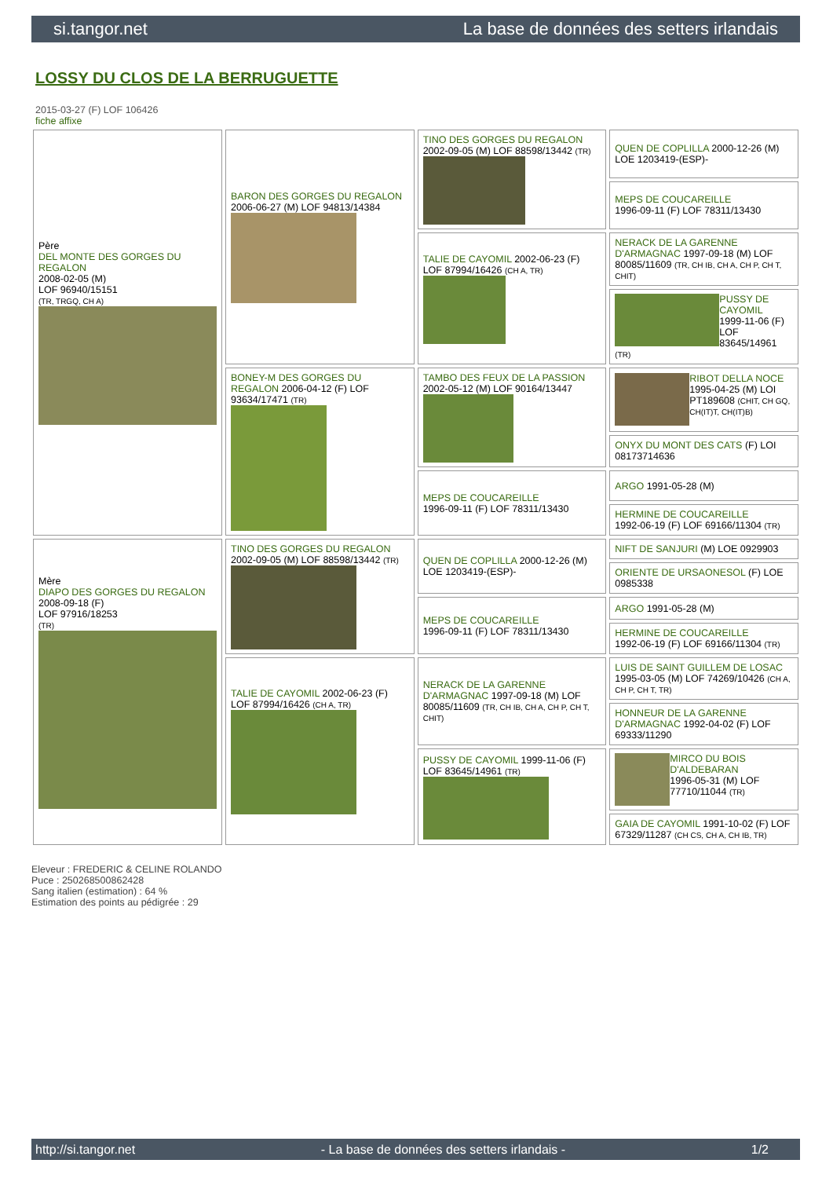si.tangor.net La base de données des setters irlandais
LOSSY DU CLOS DE LA BERRUGUETTE
2015-03-27 (F) LOF 106426
fiche affixe
| Père DEL MONTE DES GORGES DU REGALON 2008-02-05 (M) LOF 96940/15151 (TR, TRGQ, CH A) | BARON DES GORGES DU REGALON 2006-06-27 (M) LOF 94813/14384 | TINO DES GORGES DU REGALON 2002-09-05 (M) LOF 88598/13442 (TR) | QUEN DE COPLILLA 2000-12-26 (M) LOE 1203419-(ESP)- |
| | | | MEPS DE COUCAREILLE 1996-09-11 (F) LOF 78311/13430 |
| | | TALIE DE CAYOMIL 2002-06-23 (F) LOF 87994/16426 (CH A, TR) | NERACK DE LA GARENNE D'ARMAGNAC 1997-09-18 (M) LOF 80085/11609 (TR, CH IB, CH A, CH P, CH T, CHIT) |
| | | | PUSSY DE CAYOMIL 1999-11-06 (F) LOF 83645/14961 (TR) |
| | BONEY-M DES GORGES DU REGALON 2006-04-12 (F) LOF 93634/17471 (TR) | TAMBO DES FEUX DE LA PASSION 2002-05-12 (M) LOF 90164/13447 | RIBOT DELLA NOCE 1995-04-25 (M) LOI PT189608 (CHIT, CH GQ, CH(IT)T, CH(IT)B) |
| | | | ONYX DU MONT DES CATS (F) LOI 08173714636 |
| | | MEPS DE COUCAREILLE 1996-09-11 (F) LOF 78311/13430 | ARGO 1991-05-28 (M) |
| | | | HERMINE DE COUCAREILLE 1992-06-19 (F) LOF 69166/11304 (TR) |
| Mère DIAPO DES GORGES DU REGALON 2008-09-18 (F) LOF 97916/18253 (TR) | TINO DES GORGES DU REGALON 2002-09-05 (M) LOF 88598/13442 (TR) | QUEN DE COPLILLA 2000-12-26 (M) LOE 1203419-(ESP)- | NIFT DE SANJURI (M) LOE 0929903 |
| | | | ORIENTE DE URSAONESOL (F) LOE 0985338 |
| | | MEPS DE COUCAREILLE 1996-09-11 (F) LOF 78311/13430 | ARGO 1991-05-28 (M) |
| | | | HERMINE DE COUCAREILLE 1992-06-19 (F) LOF 69166/11304 (TR) |
| | TALIE DE CAYOMIL 2002-06-23 (F) LOF 87994/16426 (CH A, TR) | NERACK DE LA GARENNE D'ARMAGNAC 1997-09-18 (M) LOF 80085/11609 (TR, CH IB, CH A, CH P, CH T, CHIT) | LUIS DE SAINT GUILLEM DE LOSAC 1995-03-05 (M) LOF 74269/10426 (CH A, CH P, CH T, TR) |
| | | | HONNEUR DE LA GARENNE D'ARMAGNAC 1992-04-02 (F) LOF 69333/11290 |
| | | PUSSY DE CAYOMIL 1999-11-06 (F) LOF 83645/14961 (TR) | MIRCO DU BOIS D'ALDEBARAN 1996-05-31 (M) LOF 77710/11044 (TR) |
| | | | GAIA DE CAYOMIL 1991-10-02 (F) LOF 67329/11287 (CH CS, CH A, CH IB, TR) |
Eleveur : FREDERIC & CELINE ROLANDO
Puce : 250268500862428
Sang italien (estimation) : 64 %
Estimation des points au pédigrée : 29
http://si.tangor.net - La base de données des setters irlandais - 1/2